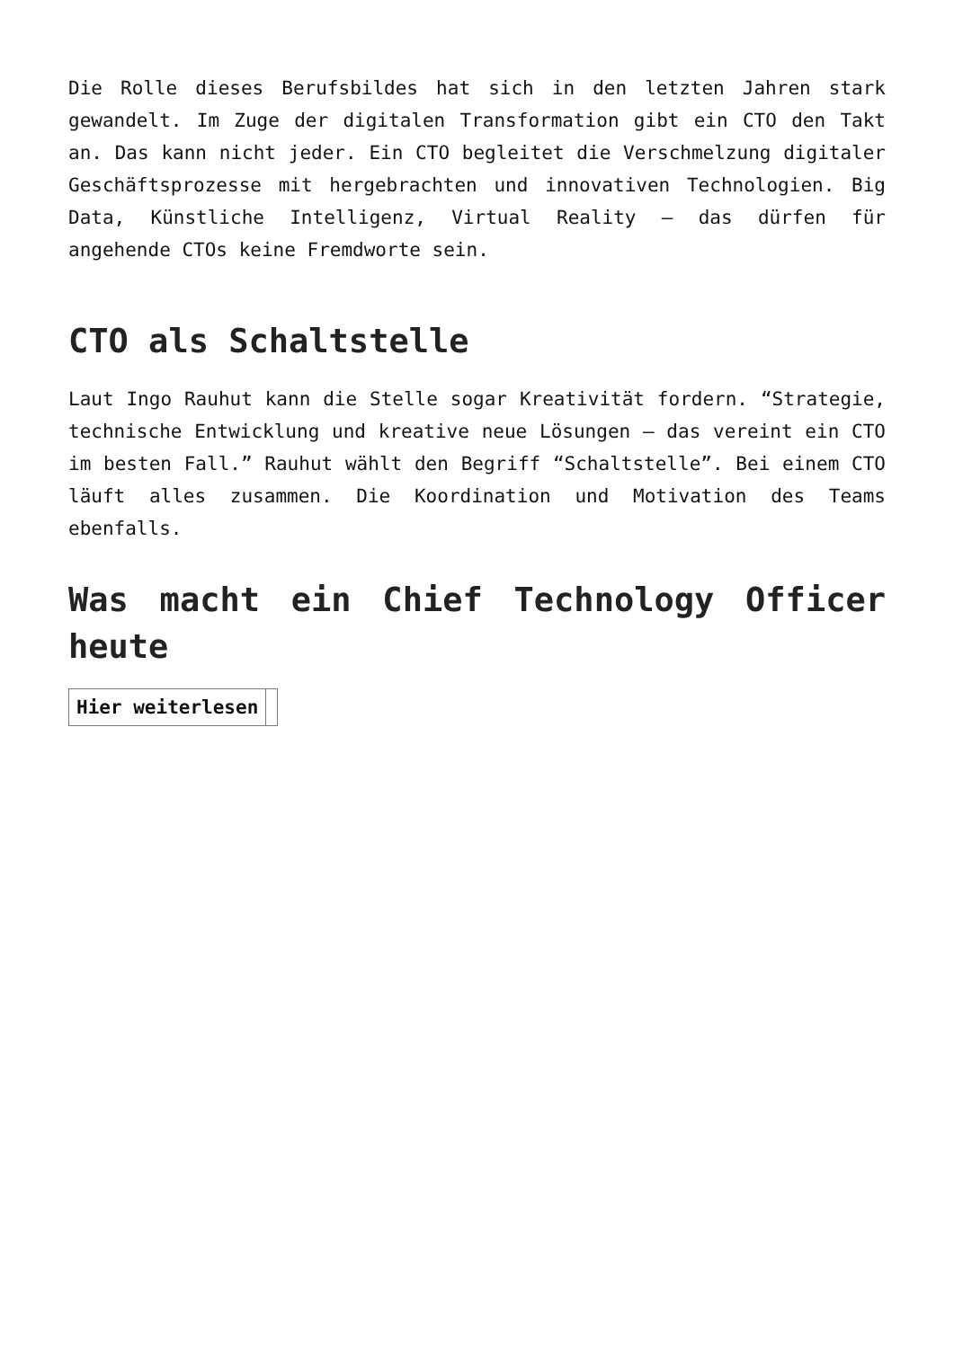Die Rolle dieses Berufsbildes hat sich in den letzten Jahren stark gewandelt. Im Zuge der digitalen Transformation gibt ein CTO den Takt an. Das kann nicht jeder. Ein CTO begleitet die Verschmelzung digitaler Geschäftsprozesse mit hergebrachten und innovativen Technologien. Big Data, Künstliche Intelligenz, Virtual Reality – das dürfen für angehende CTOs keine Fremdworte sein.
CTO als Schaltstelle
Laut Ingo Rauhut kann die Stelle sogar Kreativität fordern. “Strategie, technische Entwicklung und kreative neue Lösungen – das vereint ein CTO im besten Fall.” Rauhut wählt den Begriff “Schaltstelle”. Bei einem CTO läuft alles zusammen. Die Koordination und Motivation des Teams ebenfalls.
Was macht ein Chief Technology Officer heute
| Hier weiterlesen | |